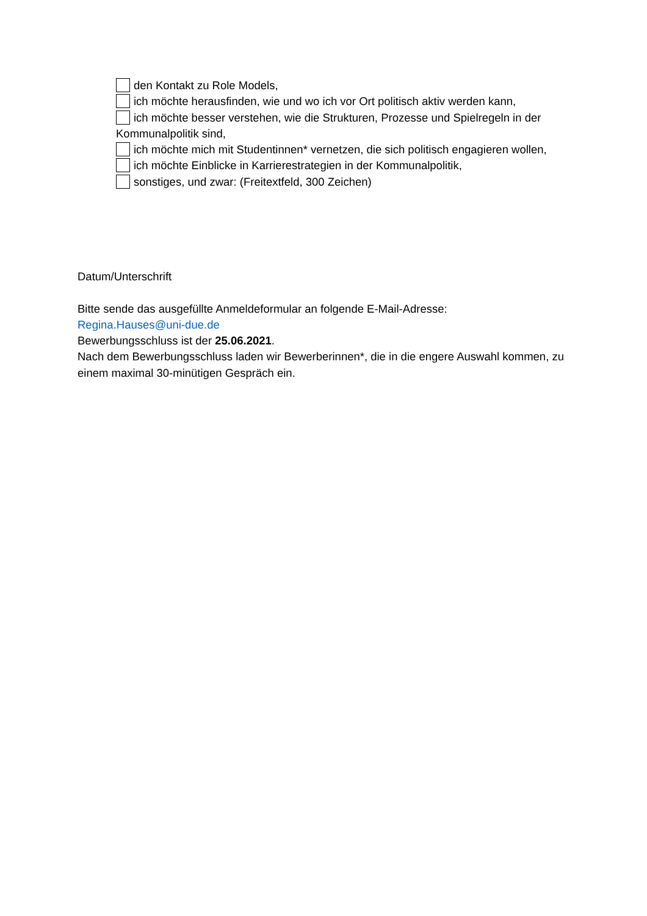den Kontakt zu Role Models,
ich möchte herausfinden, wie und wo ich vor Ort politisch aktiv werden kann,
ich möchte besser verstehen, wie die Strukturen, Prozesse und Spielregeln in der Kommunalpolitik sind,
ich möchte mich mit Studentinnen* vernetzen, die sich politisch engagieren wollen,
ich möchte Einblicke in Karrierestrategien in der Kommunalpolitik,
sonstiges, und zwar: (Freitextfeld, 300 Zeichen)
Datum/Unterschrift
Bitte sende das ausgefüllte Anmeldeformular an folgende E-Mail-Adresse:
Regina.Hauses@uni-due.de
Bewerbungsschluss ist der 25.06.2021.
Nach dem Bewerbungsschluss laden wir Bewerberinnen*, die in die engere Auswahl kommen, zu einem maximal 30-minütigen Gespräch ein.